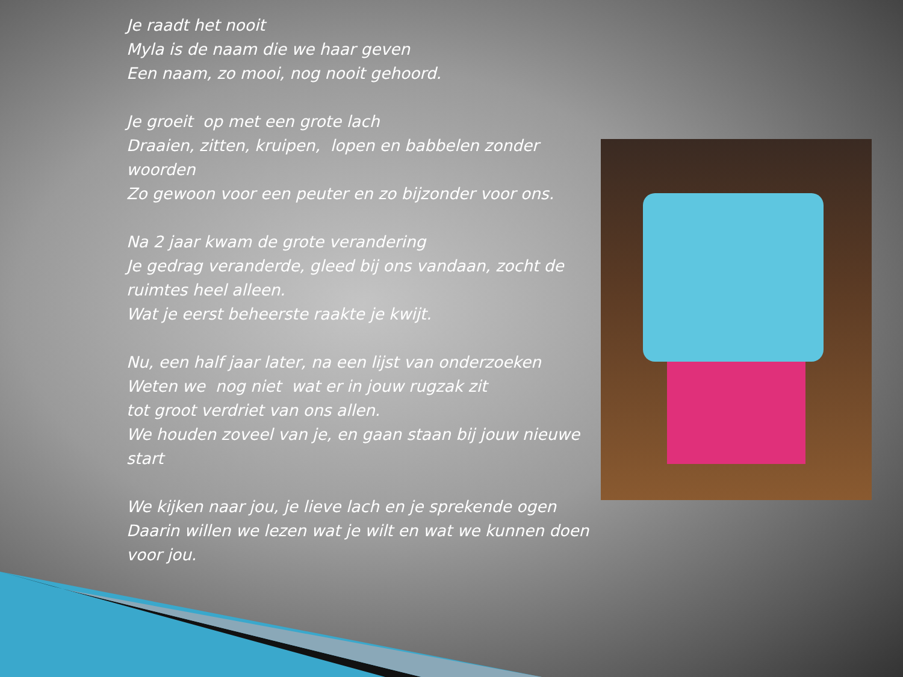Je raadt het nooit
Myla is de naam die we haar geven
Een naam, zo mooi, nog nooit gehoord.
Je groeit op met een grote lach
Draaien, zitten, kruipen, lopen en babbelen zonder woorden
Zo gewoon voor een peuter en zo bijzonder voor ons.
Na 2 jaar kwam de grote verandering
Je gedrag veranderde, gleed bij ons vandaan, zocht de ruimtes heel alleen.
Wat je eerst beheerste raakte je kwijt.
Nu, een half jaar later, na een lijst van onderzoeken
Weten we nog niet wat er in jouw rugzak zit
tot groot verdriet van ons allen.
We houden zoveel van je, en gaan staan bij jouw nieuwe start
We kijken naar jou, je lieve lach en je sprekende ogen
Daarin willen we lezen wat je wilt en wat we kunnen doen voor jou.